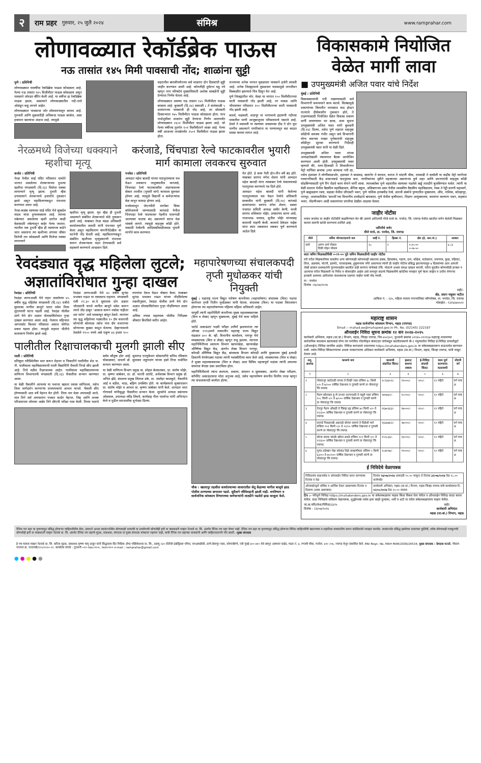२
राम प्रहर
गुरुवार, २५ जुलै २०२४
संमिश्र
www.ramprahar.com
लोणावळ्यात रेकॉर्डब्रेक पाऊस
नऊ तासांत १४५ मिमी पावसाची नोंद; शाळांना सुट्टी
पुणे : प्रतिनिधी
लोणावळ्यात यावर्षीचा रेकॉर्डब्रेक पाऊस कोसळला आहे. गेल्या नऊ तासांत १४५ मिलीमीटर पाऊस कोसळला असून पावसाने जोरदार बॅटिंग केली आहे. या वर्षीचा हा रेकॉर्डब्रेक पाऊस झाला, असल्याने लोणावळ्यातील नदी-नाले ओसंडून वाहू लागले आहेत.
लोणावळ्यात पावसाचा जोर सोमवारपासून कायम आहे. गुरुवारी आणि शुक्रवारीही अधिकचा पाऊस बरसेल, असा हवामान खात्याचा अंदाज आहे. त्यामुळे
शहरातील बारावीपर्यंतच्या सर्व शाळांना दोन दिवसांची सुट्टी जाहीर करण्यात आली आहे. कोणतीही दुर्घटना घडू नये म्हणून नगर परिषदेचे मुख्याधिकारी अशोक साबळेंनी सुट्टी देण्याचा निर्णय घेतला आहे.
लोणावळ्यात अवघ्या नऊ तासांत १४५ मिलीमीटर पाऊस बरसला आहे. बुधवारी (दि.२४) सकाळी ८ ते सायंकाळी ५ दरम्यानच्या पावसाची ही नोंद आहे, तर सोमवारी दिवसभरात २७५ मिलीमीटर पाऊस कोसळला होता. याच पार्श्वभूमीवर शाळांना सुट्टी देण्याचा निर्णय आतापर्यंत लोणावळ्यात २६०१ मिलीमीटर पाऊस झाला आहे. जो गेल्या वर्षीच्या तुलनेत १०१ मिलीमीटरने जास्त आहे. गेल्या वर्षी आजच्या तारखेपर्यंत २५०१ मिलीमीटर पाऊस झाला होता.
राज्याच्या अनेक भागात मुसळधार पावसाने हजेरी लावली आहे. अनेक जिल्ह्यामध्ये मुसळधार पावसामुळे जनजीवन विस्कळीत झाल्याचे चित्र दिसून येत आहे.
पुणे जिल्ह्यातील भोर, वेल्हा या भागात १०० मिलीमीटरच्या वरती पावसाची नोंद झाली आहे, तर मावळ आणि भीमाशंकर परिसरात २०० मिलीमीटरच्या वरती पावसाची नोंद झाली आहे.
कार्ला, मळवली, सदापूर या भागामध्ये इंद्रायणी नदीच्या पात्रातील पाणी आजूबाजूच्या परिसरामध्ये पसरले आहे. देवले ते मळवली या रस्त्यावर जवळपास दीड ते दोन फूट पाणीच असल्याने नागरिकांना या पाण्यामधून वाट काढत प्रवास करावा लागत आहे.
नेरळमध्ये विजेच्या धक्क्याने म्हशीचा मृत्यू
कर्जत : प्रतिनिधी
नेरळ येथील साई मंदिर परिसरात धामोते भागात असलेल्या शेतकऱ्याच्या दुभत्या म्हशीचा मंगळवारी (दि.२३) विजेचा धक्का लागल्याने मृत्यू झाला. दुभती म्हैस दगावल्याने शेतकऱ्याचे हजारोंचे नुकसान झाले असून महावितरणकडून पंचनामा करण्यात आला आहे.
नेरळ-कळंब रस्त्यावर साई मंदिर येथे सुखदेव यादव यांचा दुग्धव्यवसाय आहे. त्यांच्या तबेल्यात असलेल्या म्हशी दररोज काही वेळासाठी तबेल्यातून बाहेर नेल्या जातात. त्यातील एक दुभती म्हैस ही रस्त्याच्या कडेने जात असताना त्या म्हशीच्या अंगावर जीवंत विजेची तार कोसळली आणि विजेचा धक्का लागल्याने
म्हशीचा मृत्यू झाला. मृत म्हैस ही दुभती असल्याने संबंधित शेतकऱ्याचे मोठे नुकसान झाले आहे. याबाबत नेरळ मंडळ अधिकारी कार्यालयातील तलाठी यांनी पंचनामा पूर्ण केला असून महावितरण कंपनीनेदेखील या घटनेची नोंद घेतली आहे. महावितरणकडून संबंधित म्हशीच्या मृत्यूप्रकरणी पंचनामा करून शेतकऱ्याला मदत देण्यासाठी सर्व सहकार्य करण्याचे आश्वासन दिले.
करंजाडे, चिंचपाडा रेल्वे फाटकावरील भुयारी मार्ग कामाला लवकरच सुरुवात
पनवेल : प्रतिनिधी
आमदार महेश बालदी यांच्या पाठपुराव्याला यश येऊन लवकरच तालुक्यातील करंजाडे, चिंचपाडा रेल्वे फाटकावरील अंडरपासच्या सेक्टर २मधील (भुयारी मार्ग) कामाला सुरुवात होणार आहे. त्यामुळे विद्यार्थी व कर्मचाऱ्यांचा वेळ वाचून फायदा होणार आहे.
पनवेलमधून जेएनपीटी मार्गावर किंवा कॉलेजमध्ये जाण्यासाठी करंजाडे येथील चिंचपाडा रेल्वे फाटकावर नेहमीच मालगाडी आल्यावर फाटक बंद असल्याने बराच वेळ थांबावे लागते. त्यामुळे वाहतूक कोंडी होते. यासाठी रेल्वेतर्फे आदिवासीवाडीजवळ भुयारी मार्गाचे काम करण्यात
येत होते. हे काम गेली दोन-तीन वर्षे बंद होते. याबाबत सरपंच मंगेश शेलार यांनी आमदार महेश बालदी यांना त्याबाबत रेल्वे मंत्रालयाकडे पाठपुरावा करण्याचे पत्र दिले होते.
आमदार महेश बालदी यांनी केलेल्या पाठपुराव्याला यश येऊन रेल्वेचे अधिकारी सरबजीत यांनी बुधवारी (दि.२४) करंजाडे ग्रामपंचायत सरपंच मंगेश शेलार, वडघर पंचायत समिती अध्यक्ष समीर केणी, माजी सरपंच शशिकांत भोईर, उपसरपंच सागर आंग्रे, नाथाभाऊ भरवाड, सुनील भोईर यांच्यासह कामाची पाहणी केली. कामाचे ठेकेदार नाईक यांना काम लवकरात लवकर पूर्ण करण्याचे आदेश दिले.
रेवदंड्यात वृद्ध महिलेला लुटले; अज्ञातांविरोधात गुन्हा दाखल
रेवदंडा : प्रतिनिधी
रेवदंडा आगरआळी येथे राहत असलेल्या ७५ वर्षीय वृद्ध महिलेस मंगळवारी (दि.२३) रात्रीचे सुमारास मागील बाजूने घरात प्रवेश तिला लुटल्याची घटना घडली आहे. रेवदंडा पोलीस ठाणे येथे दोन अज्ञात चोरट्यांविरोधात गुन्हा दाखल करण्यात आला आहे. गेल्याच महिन्यात आगरकोट किल्ला परिसरात असाच चोरीचा प्रकार घडला होता. त्यामुळे शहरात भीतीचे वातावरण निर्माण झाले आहे.
रेवदंडा आगरआळी येथे ७५ वर्षीय सुनंदा प्रभाकर राऊत या एकट्याच राहतात. मंगळवारी रात्री ११.३० वा.चे सुमारास दोन अज्ञात चोरट्यांनी घराचे मागील बाजूने प्रवेश करून त्यांचे तोंड दाबून ‘आवाज करून नकोस नाहीतर ठार मारेन’ असे धमकावून बांधून ठेवले. त्यानंतर त्या वृद्ध महिलेच्या गळ्यातील १० ग्रॅम वजनाची सोन्याची बोरमाळ तसेच पाच ग्रॅम वजनाच्या सोन्याच्या कुड्या काढून घेतल्या. देव्हाऱ्यामध्ये ठेवलेले १९०० रुपये असे एकूण ४६ हजार ९०० रुपयांचा ऐवज घेऊन पोबारा केला. याबाबत सुनंदा प्रभाकर राऊत यांच्या नोंदविलेल्या तक्रारीनुसार, रेवदंडा पोलीस ठाणे येथे दोन अज्ञात चोरट्यांविरोधात गुन्हा नोंदविण्यात आला आहे.
अधिक तपास सहाय्यक पोलीस निरिक्षक श्रीकांत किरविले करीत आहेत.
पालीतील रिक्षाचालकाची मुलगी झाली सीए
पाली : प्रतिनिधी
प्रतिकूल परिस्थितीवर मात करून मेहनत व चिकाटीने पालीतील शेठ ज. नौ. पालीवाला महाविद्यालयाची माजी विद्यार्थिनी चैत्राली निगडे सीए झाली आहे. तिचे वडील रिक्षाचालक आहेत. पालीवाला महाविद्यालयाच्या वाणिज्य विभागातर्फे मंगळवारी (दि.२३) चैत्रालीचा सन्मान करण्यात आला.
या वेळी चैत्रालीने आपल्या या यशाचा खडतर प्रवास सांगितला, तसेच तिला मार्गदर्शन करणाऱ्या प्राध्यापकांचे आभार मानले. चैत्राली सीए होण्यासाठी आठ वर्षे मेहनत घेत होती. तिला चार वेळा अपयशही आले, मात्र तिने सर्व अपयशांना पचवत कठोर मेहनत, जिद्द आणि अथक परिश्रमाच्या जोरावर अखेर तिने सीएची परीक्षा पास केली. तिच्या यशाचे सर्वत्र कौतुक होत आहे. सुधागड एज्युकेशन सोसायटीचे सचिव रविकांत घोसाळकर, प्राचार्य डॉ. सुधाकर लहूपचांग यांच्या हस्ते तिचा यथोचित सन्मान करण्यात आला.
या वेळी वाणिज्य विभाग प्रमुख प्रा. स्नेहल बेलवलकर, प्रा. संतोष भोईर, प्रा. कृष्णा जांबेकर, प्रा. डॉ. भारती आरोटे, अर्थशास्त्र विभाग प्रमुख डॉ. अनिल झेंडे, ग्रंथालय प्रमुख लिंताज उके, प्रा. जालेंदर कालकुटे, चैत्रालीचे आई व वडील, भाऊ, बहिण उपस्थित होते. या कार्यक्रमाचे सूत्रसंचालन प्रा. संतोष भोईर व आभार प्रा. कृष्णा जांबेकर यांनी केले. आमदार भरत गोगावले यांनीसुद्धा चैत्रालीचा सन्मान केला. सुरसोचे अध्यक्ष वसंतराव ओसवाल, उपाध्यक्ष रवींद्र लिमये, कार्यवाह गीता पालरेचा यांनी अभिनंदन केले व पुढील वाटचालीस शुभेच्छा दिल्या.
महापारेषणच्या संचालकपदी तृप्ती मुधोळकर यांची नियुक्ती
मुंबई : महाराष्ट्र राज्य विद्युत पारेषण कंपनीच्या (महापारेषण) संचालक (वित्त) पदाचा कार्यभार तृप्ती नितीन मुधोळकर यांनी घेतला. संचालक (वित्त) या पदावर विराजमान होणाऱ्या त्या महापारेषणच्या पहिल्या महिला अधिकारी आहेत.
यापूर्वी त्यांनी महानिर्मिती कंपनीच्या मुख्य महाव्यवस्थापक (वित्त व लेखा) म्हणून मुख्यालय, मुंबई येथे काम पाहिले होते.
चार्टर्ड अकाऊंटंट पदवी परीक्षा उत्तीर्ण झाल्यानंतर त्या ऑगस्ट १९९६मध्ये तत्कालीन महाराष्ट्र राज्य विद्युत मंडळात ४०० के. व्ही. विभागीय कार्यालय, नागपूर येथे व्यवस्थापक (वित्त व लेखा) म्हणून रुजू झाल्या. त्यानंतर महानिर्मितीच्या स्थापत्य विभाग खापरखेडा, खापरखेडा औष्णिक विद्युत केंद्र, अंतर्गत लेखा विभाग नागपूर, कोराडी औष्णिक विद्युत केंद्र, बांधकाम विभाग कोराडी आणि मुख्यालय मुंबई इत्यादी ठिकाणी वेगवेगळ्या पदांवर त्यांनी यशस्वीरीत्या काम केले आहे. व्यवस्थापक (वित्त व लेखा) ते मुख्य महाव्यवस्थापक (वित्त व लेखा) अशा विविध महत्त्वपूर्ण पदांवर त्यांनी आपल्या कामाचा वेगळा ठसा उमटविला होता.
महानिर्मितीमध्ये त्यांना स्थापत्य, प्रकल्प, संचलन व सुव्यवस्था, अंतर्गत लेखा परीक्षण, कॉर्पोरेट अकाऊंटसचा मोठा अनुभव आहे, तसेच महापारेषण कंपनीत वित्तीय तज्ज्ञ म्हणून त्या संचालकपदी कार्यरत होत्या.
चौक : खालापूर तहसील कार्यालयाच्या आवारातील सेतू केंद्राच्या मागील बाजूचे झाड पोलीस ठाण्याच्या छपरावर पडले. सुदैवाने जीवितहानी झाली नाही. वनविभाग व सार्वजनिक बांधकाम विभागाच्या कर्मचाऱ्यांनी तातडीने पडलेले झाड बाजूला केले.
विकासकामे नियोजित वेळेत मार्गी लावा
■ उपमुख्यमंत्री अजित पवार यांचे निर्देश
मुंबई : प्रतिनिधी
विकासकामांची गती राखण्यासाठी सर्व विभागांनी समन्वयाने काम करावे. विलंबामुळे प्रकल्पांच्या किंमतीत भरमसाठ वाढ होऊन राज्याचे दीर्घकालीन नुकसान होते, ते टाळण्यासाठी नियोजित वेळेत विकास प्रकल्प मार्गी लावण्यावर भर द्यावा, अशा सूचना उपमुख्यमंत्री अजित पवार यांनी बुधवारी (दि.२४) दिल्या, तसेच पुणे शहरात वाहतूक कोंडीची समस्या गंभीर असून सर्व विभागांनी योग्य समन्वय राखत पुणेकरांची वाहतूक कोंडीतून सुटका करण्याचे निर्देशही उपमुख्यमंत्री पवार यांनी या वेळी दिले.
उपमुख्यमंत्री अजित पवार यांच्या अध्यक्षतेखाली मंत्रालयात बैठक आयोजित करण्यात आली होती. उपमुख्यमंत्री पवार म्हणाले की, माण-हिंजवडी ते शिवाजीनगर मेट्रो मार्गिका क्रमांक ३च्या कामाला गती द्या, तसेच हडपसर ते लोणीकाळभोर, हडपसर ते सासवड, स्वारगेट ते कात्रज, वनाज ते चांदणी चौक, रामवाडी ते वाघोली या वाढीव मेट्रो मार्गांच्या परवानगीसाठी केंद्र शासनाकडे पाठपुरावा करा. नागरिकांच्या दृष्टीने महत्त्वाच्या असणाऱ्या पुणे शहर आणि उपनगरांची वाहतूक कोंडी सोडविण्यासाठी पुणे रिंग रोडचे काम वेगाने मार्गी लावा. त्याचबरोबर पुणे शहरातील रस्त्यावर पडलेले खड्डे तातडीने बुजविण्यात यावेत. त्यांनी या वेळी सातारा येथील वैद्यकीय महाविद्यालय, सैनिक स्कूल, अलिबागच्या उसर येथील शासकीय वैद्यकीय महाविद्यालय, रेवस ते रेड्डी सागरी महामार्ग, पुणे बाह्यवळण रस्ता, वडाळा येथील जीएसटी भवन, पुणे नाशिक हायस्पीड रेल्वे, सारथी संस्थेचे पुण्यातील मुख्यालय, औंध, नाशिक, कोल्हापूर, नागपूर, अमरावतीतील ‘सारथी’च्या विभागीय उपकेंद्रांचे बांधकाम, पुणे येथील कृषीभवन, शिक्षण आयुक्तालय, कामगार कल्याण भवन, सहकार भवन, नोंदणीभवन आदी प्रकल्पांच्या प्रगतीचा देखील आढावा घेतला.
जाहीर नोटीस
तमाम जनतेस या जाहीर नोटीसीने कळविण्यात येत की आमचे अशिलांनी मौजे वाजे ता. पनवेल, जि. रायगड येथील खालील वर्णन केलेली मिळकत कायम स्वरुपी खरेदी करण्याचं ठरविले आहे.
जमिनीचे वर्णन
मौजे वाजे, ता. पनवेल, जि. रायगड
| मौजे | जमिन भोगवटादाराचे नाव | सर्व्हे नं. | हिस्सा नं. | क्षेत्र (हे. आर.पां.) | आकार |
| --- | --- | --- | --- | --- | --- |
| वाजे | अरुण धर्मा मोकल विकी मोहन मोकल | ६८ | १ | ०-३५-०० ०-०७-५० | ४.८३ |
सदर जमिन मिळकतीपैकी ०-२१-०० गुठे जमिन मिळकतीची जाहीर नोटीस
तरी वरील मिळकतीच्या बाबतीत अन्य कोणाचाही कोणत्याही प्रकारचा हक्क, हितसंबंध, गहाण, दान, बक्षिस, साठेकरार, वचनपत्र, कुळ, वहिवाट, लिज, अन्नवस्त्र, पोटगी, इजमेंट, वारसाहक्क, हुकुमनामा वगैरे असल्यास त्यांनी ही जाहीर नोटीस प्रसिद्ध झाल्यापासून ७ दिवसांच्या आत आपली लेखी हरकत प्रथमदर्शनी पुराव्यासहीत खालील सही करणार यांचेकडे रजि. पोस्टाने अथवा समक्ष दाखल करावी. वरील मुदतीत कोणाचीही हरकत न आल्यास वरील मिळकती या निर्वेध व बोजारहीत आहेत असे समजून सदरचे मिळकतीचे खरेदीचा व्यवहार पूर्ण केला जाईल व उशीरा येणाऱ्या हरकती आमच्या अशिलांवर बंधनकारक राहणार नाहीत याची नोंद घ्यावी.
ता : पनवेल
दिनांक :२४/०७/२०२४
सही/-
ॲड. प्रधान मधुकर पाटील
आफिस नं. - १३५, पहिला मजला नगरपालिका कॉम्प्लेक्स, ता. पनवेल, जि. रायगड
मोबाईल : ९३२४३७५५०२
महाराष्ट्र शासन
महाड सार्वजनिक बांधकाम विभाग, महाड (रायगड)
Email :- mahad.ee@mahapwd.gov.in Ph. No. (02145) 222167
ऑनलाईन निविदा सूचना क्रमांक १२ सन २०२४-२०२५
कार्यकारी अभियंता, महाड (सा.बां.) विभाग, महाड, जिल्हा रायगड, पिन-४०२३०१, दूरध्वनी क्रमांक ०२१४५-२२२१६७ महाराष्ट्र शासनाच्या सार्वजनिक बांधकाम खात्याकडे योग्य त्या वर्गातील नोंदणीकृत कंत्राटदार यांचेकडून खालीलप्रमाणे बी-१ नमुन्यातील निविदा ई-निविदा प्रणालीद्वारे (ऑनलाईन) निविदा मागवित आहेत. निविदा कागदपत्रे शासनाच्या https://mahatenders.gov.in या संकेतस्थळावरून डाऊनलोड करण्यात यावी. तसेच निविदा स्विकारण्याचा अथवा नाकारण्याचा अधिकार कार्यकारी अभियंता, महाड (सा.बां.) विभाग, महाड, जिल्हा रायगड, यांनी राखून ठेवला आहे.
| अनु. क्रमांक | कामाचे नाव | कामाची अंदाजित किंमत | इसारा/ बयाणा रक्कम | ई-निविदा संचाची किंमत | काम पूर्ण करण्याचा कालावधी | नोंदणी वर्ग |
| --- | --- | --- | --- | --- | --- | --- |
| १ | २ | ३ | ४ | ५ | ६ | ७ |
| १ | पोलादपूर काटेतळी नागाव ते विन्हेरे रस्ता प्रजिमा ६८ किमी ०/० ते ७/५०० वार्षिक देखभाल व दुरुस्ती करणे ता पोलादपूर जि रायगड | १८९३४०९/- | १९०००/- | ५९०/- | १२ महिने | वर्ग पाच अ |
| २ | पैठण कोतवाल बु जे दाभाट धनगरवाडी ते पसुले रस्ता प्रजिमा १०८ किमी ०/० ते ७/५०० वार्षिक देखभाल व दुरुस्ती करणे ता पोलादपूर जि रायगड | १७९७३०/- | १८०००/- | ५९०/- | १२ महिने | वर्ग पाच अ |
| ३ | देवपूर पैठण ओंबळी ते जिल्हा हद्द प्रजिमा ७२ किमी ०/० ते ११/३०० वार्षिक देखभाल व दुरुस्ती करणे ता पोलादपूर जि रायगड | १६७०३६३/- | १७०००/- | ५९०/- | १२ महिने | वर्ग पाच अ |
| ४ | कापडे पितळवाडी अडावळे बोरघर कामथे ते दिंडोशी मार्ग प्रजिमा १०१ किमी ०/० ते २२/०० वार्षिक देखभाल व दुरुस्ती करणे ता पोलादपूर जि रायगड | १६४४७६२/- | १७०००/- | ५९०/- | १२ महिने | वर्ग पाच अ |
| ५ | बोरज उमरठ चांदके खोपट ढवळे प्रजिमा १०९ किमी ०/० ते ११/६०० वार्षिक देखभाल व दुरुस्ती करणे ता पोलादपूर जि रायगड | १५९८३४/- | १६०००/- | ५९०/- | १२ महिने | वर्ग पाच अ |
| ६ | मुरुड तळेखार रोहा कोलाड विळे ताम्हाणीघाट प्रजिमा ५ किमी ६३/०० ते ७०/२०० वार्षिक देखभाल व दुरुस्ती करणे ता पोलादपूर जि रायगड | १८७१९७/- | १९०००/- | ५९०/- | १२ महिने | वर्ग पाच अ |
ई निविदेचे वेळापत्रक
| निविदासंच डाऊनलोड व ऑनलाईन निविदा सादर करण्याचा दिनांक व वेळ | दिनांक २४/०७/२०२४ (सकाळी १०.०० पासून) ते दिनांक ३१/०७/२०२४ वेळ १८.०० वाजेपर्यंत |
| ऑनलाईनद्वारे तांत्रिक व आर्थिक देकार उघडण्याचा दिनांक व ठिकाण (शक्य असल्यास) | कार्यकारी अभियंता, महाड (सा.बां.) विभाग, महाड जिल्हा रायगड यांचे कार्यालयात दि. ०२/०८/२०२४ वेळ १०.०० वाजता |
टिप :- परिपूर्ण निविदा https://mahatenders.gov.in या संकेतस्थळावर पाहता किंवा विकत घेता येतील व ऑनलाईन निविदा सादर करता येतील. सदर निविदांचे सविस्तर वेळापत्रक, शुद्धीपत्रके तसेच इतर काही दुरुस्त्या, शर्ती व अटी या वरील संकेतस्थळांवरच पाहता येतील.
जा.क्र.मवि/लेशा/निविदा/३३२५
दिनांक : २३/०७/२०२४
सही/
कार्यकारी अभियंता
महाड (सा.बां.) विभाग, महाड
दैनिक राम प्रहर या वृत्तपत्रातून प्रसिद्ध होणाऱ्या जाहिरातीतील सेवा, उत्पादने अथवा त्यासंदर्भातील कोणत्याही दाव्यांची वा उपयोगाची कोणतीही हमी वा जबाबदारी मल्हार नेटवर्क प्रा. लि. अंतर्गत दैनिक राम प्रहर घेणार नाही. दैनिक राम प्रहर या वृत्तपत्रातून प्रसिद्ध होणाऱ्या विविध जाहिरातींची खातरजमा व शहानिशा वाचकांनीच करून संबंधितांशी व्यवहार करावेत. त्यासंदर्भात प्रसिद्ध झालेल्या दाव्यांच्या पूर्ततेची, तसेच कोणत्याही मजकुराची कोणतीही हमी वा जबाबदारी मल्हार नेटवर्क प्रा. लि. अंतर्गत दैनिक राम प्रहरचे मुद्रक, प्रकाशक, संपादक वा मुख्य संपादक यांच्यावर राहणार नाही, याची दैनिक राम प्रहरच्या वाचकांनी आणि जाहिरातदारांनी नोंद घ्यावी. -मुख्य संपादक
हे पत्र मालक मल्हार नेटवर्क प्रा. लि. करिता मुद्रक, प्रकाशक कृष्णा चांगु ठाकूर यांनी सिद्धकला प्रिंट मिडिया अँण्ड पब्लिकेशन्स प्रा. लि., डब्ल्यू २३० टीटीसी इंडस्ट्रियल एरिया, एमआयडीसी, ठाणे-बेलापूर रस्ता, कोपरखैरणे, नवी मुंबई ४०० ७१० येथे छापून अस्पायर प्राईड, गाळा नं. ४, रुपाली चौक, पनवेल. ४१० २०६. रायगड येथून प्रकाशित केले. RNI Regn. No. MAH MAR/2008/26534, मुख्य संपादक : देवदास मटाले. पोस्टल परवाना क्र. एनएमबी/१२०/२०२०-२२. कार्यालय संपर्क : दूरध्वनी ०२२-२७४८०१००, २७४९०१०० e-mail : ramprahar@gmail.com
●●●●●